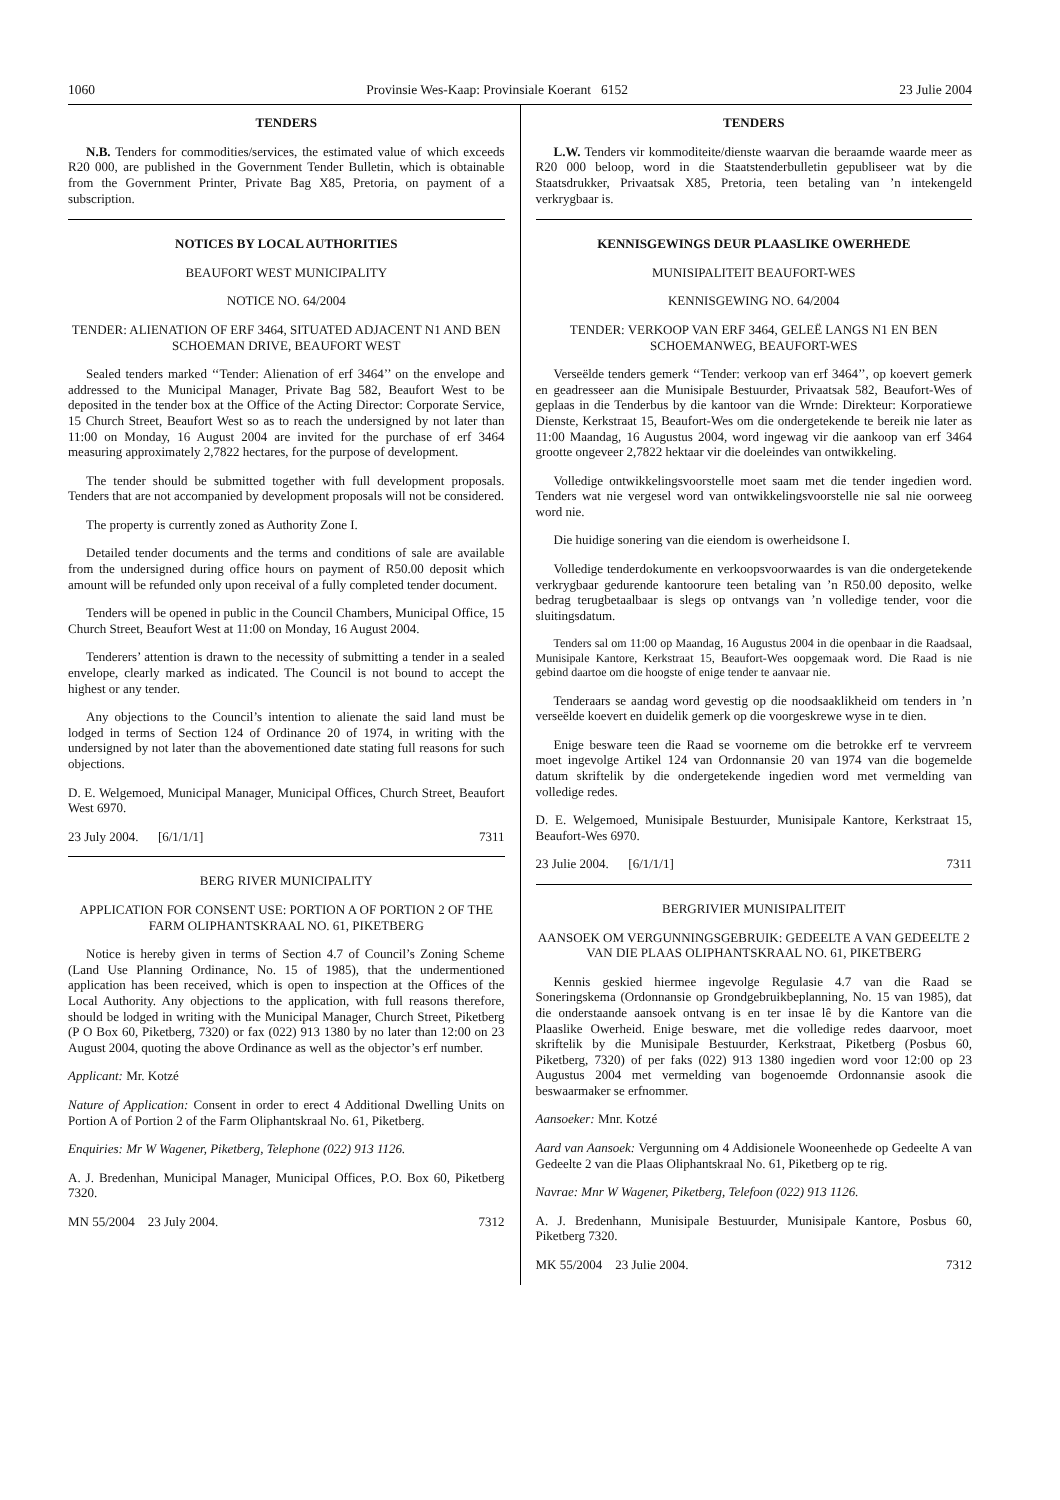1060 Provinsie Wes-Kaap: Provinsiale Koerant 6152 23 Julie 2004
TENDERS
N.B. Tenders for commodities/services, the estimated value of which exceeds R20 000, are published in the Government Tender Bulletin, which is obtainable from the Government Printer, Private Bag X85, Pretoria, on payment of a subscription.
NOTICES BY LOCAL AUTHORITIES
BEAUFORT WEST MUNICIPALITY
NOTICE NO. 64/2004
TENDER: ALIENATION OF ERF 3464, SITUATED ADJACENT N1 AND BEN SCHOEMAN DRIVE, BEAUFORT WEST
Sealed tenders marked ‘‘Tender: Alienation of erf 3464’’ on the envelope and addressed to the Municipal Manager, Private Bag 582, Beaufort West to be deposited in the tender box at the Office of the Acting Director: Corporate Service, 15 Church Street, Beaufort West so as to reach the undersigned by not later than 11:00 on Monday, 16 August 2004 are invited for the purchase of erf 3464 measuring approximately 2,7822 hectares, for the purpose of development.
The tender should be submitted together with full development proposals. Tenders that are not accompanied by development proposals will not be considered.
The property is currently zoned as Authority Zone I.
Detailed tender documents and the terms and conditions of sale are available from the undersigned during office hours on payment of R50.00 deposit which amount will be refunded only upon receival of a fully completed tender document.
Tenders will be opened in public in the Council Chambers, Municipal Office, 15 Church Street, Beaufort West at 11:00 on Monday, 16 August 2004.
Tenderers’ attention is drawn to the necessity of submitting a tender in a sealed envelope, clearly marked as indicated. The Council is not bound to accept the highest or any tender.
Any objections to the Council’s intention to alienate the said land must be lodged in terms of Section 124 of Ordinance 20 of 1974, in writing with the undersigned by not later than the abovementioned date stating full reasons for such objections.
D. E. Welgemoed, Municipal Manager, Municipal Offices, Church Street, Beaufort West 6970.
23 July 2004. [6/1/1/1] 7311
BERG RIVER MUNICIPALITY
APPLICATION FOR CONSENT USE: PORTION A OF PORTION 2 OF THE FARM OLIPHANTSKRAAL NO. 61, PIKETBERG
Notice is hereby given in terms of Section 4.7 of Council’s Zoning Scheme (Land Use Planning Ordinance, No. 15 of 1985), that the undermentioned application has been received, which is open to inspection at the Offices of the Local Authority. Any objections to the application, with full reasons therefore, should be lodged in writing with the Municipal Manager, Church Street, Piketberg (P O Box 60, Piketberg, 7320) or fax (022) 913 1380 by no later than 12:00 on 23 August 2004, quoting the above Ordinance as well as the objector’s erf number.
Applicant: Mr. Kotzé
Nature of Application: Consent in order to erect 4 Additional Dwelling Units on Portion A of Portion 2 of the Farm Oliphantskraal No. 61, Piketberg.
Enquiries: Mr W Wagener, Piketberg, Telephone (022) 913 1126.
A. J. Bredenhan, Municipal Manager, Municipal Offices, P.O. Box 60, Piketberg 7320.
MN 55/2004 23 July 2004. 7312
TENDERS
L.W. Tenders vir kommoditeite/dienste waarvan die beraamde waarde meer as R20 000 beloop, word in die Staatstenderbulletin gepubliseer wat by die Staatsdrukker, Privaatsak X85, Pretoria, teen betaling van ’n intekengeld verkrygbaar is.
KENNISGEWINGS DEUR PLAASLIKE OWERHEDE
MUNISIPALITEIT BEAUFORT-WES
KENNISGEWING NO. 64/2004
TENDER: VERKOOP VAN ERF 3464, GELEË LANGS N1 EN BEN SCHOEMANWEG, BEAUFORT-WES
Verseëlde tenders gemerk ‘‘Tender: verkoop van erf 3464’’, op koevert gemerk en geadresseer aan die Munisipale Bestuurder, Privaatsak 582, Beaufort-Wes of geplaas in die Tenderbus by die kantoor van die Wrnde: Direkteur: Korporatiewe Dienste, Kerkstraat 15, Beaufort-Wes om die ondergetekende te bereik nie later as 11:00 Maandag, 16 Augustus 2004, word ingewag vir die aankoop van erf 3464 grootte ongeveer 2,7822 hektaar vir die doeleindes van ontwikkeling.
Volledige ontwikkelingsvoorstelle moet saam met die tender ingedien word. Tenders wat nie vergesel word van ontwikkelingsvoorstelle nie sal nie oorweeg word nie.
Die huidige sonering van die eiendom is owerheidsone I.
Volledige tenderdokumente en verkoopsvoorwaardes is van die ondergetekende verkrygbaar gedurende kantoorure teen betaling van ’n R50.00 deposito, welke bedrag terugbetaalbaar is slegs op ontvangs van ’n volledige tender, voor die sluitingsdatum.
Tenders sal om 11:00 op Maandag, 16 Augustus 2004 in die openbaar in die Raadsaal, Munisipale Kantore, Kerkstraat 15, Beaufort-Wes oopgemaak word. Die Raad is nie gebind daartoe om die hoogste of enige tender te aanvaar nie.
Tenderaars se aandag word gevestig op die noodsaaklikheid om tenders in ’n verseëlde koevert en duidelik gemerk op die voorgeskrewe wyse in te dien.
Enige besware teen die Raad se voorneme om die betrokke erf te vervreem moet ingevolge Artikel 124 van Ordonnansie 20 van 1974 van die bogemelde datum skriftelik by die ondergetekende ingedien word met vermelding van volledige redes.
D. E. Welgemoed, Munisipale Bestuurder, Munisipale Kantore, Kerkstraat 15, Beaufort-Wes 6970.
23 Julie 2004. [6/1/1/1] 7311
BERGRIVIER MUNISIPALITEIT
AANSOEK OM VERGUNNINGSGEBRUIK: GEDEELTE A VAN GEDEELTE 2 VAN DIE PLAAS OLIPHANTSKRAAL NO. 61, PIKETBERG
Kennis geskied hiermee ingevolge Regulasie 4.7 van die Raad se Soneringskema (Ordonnansie op Grondgebruikbeplanning, No. 15 van 1985), dat die onderstaande aansoek ontvang is en ter insae lê by die Kantore van die Plaaslike Owerheid. Enige besware, met die volledige redes daarvoor, moet skriftelik by die Munisipale Bestuurder, Kerkstraat, Piketberg (Posbus 60, Piketberg, 7320) of per faks (022) 913 1380 ingedien word voor 12:00 op 23 Augustus 2004 met vermelding van bogenoemde Ordonnansie asook die beswaarmaker se erfnommer.
Aansoeker: Mnr. Kotzé
Aard van Aansoek: Vergunning om 4 Addisionele Wooneenhede op Gedeelte A van Gedeelte 2 van die Plaas Oliphantskraal No. 61, Piketberg op te rig.
Navrae: Mnr W Wagener, Piketberg, Telefoon (022) 913 1126.
A. J. Bredenhann, Munisipale Bestuurder, Munisipale Kantore, Posbus 60, Piketberg 7320.
MK 55/2004 23 Julie 2004. 7312